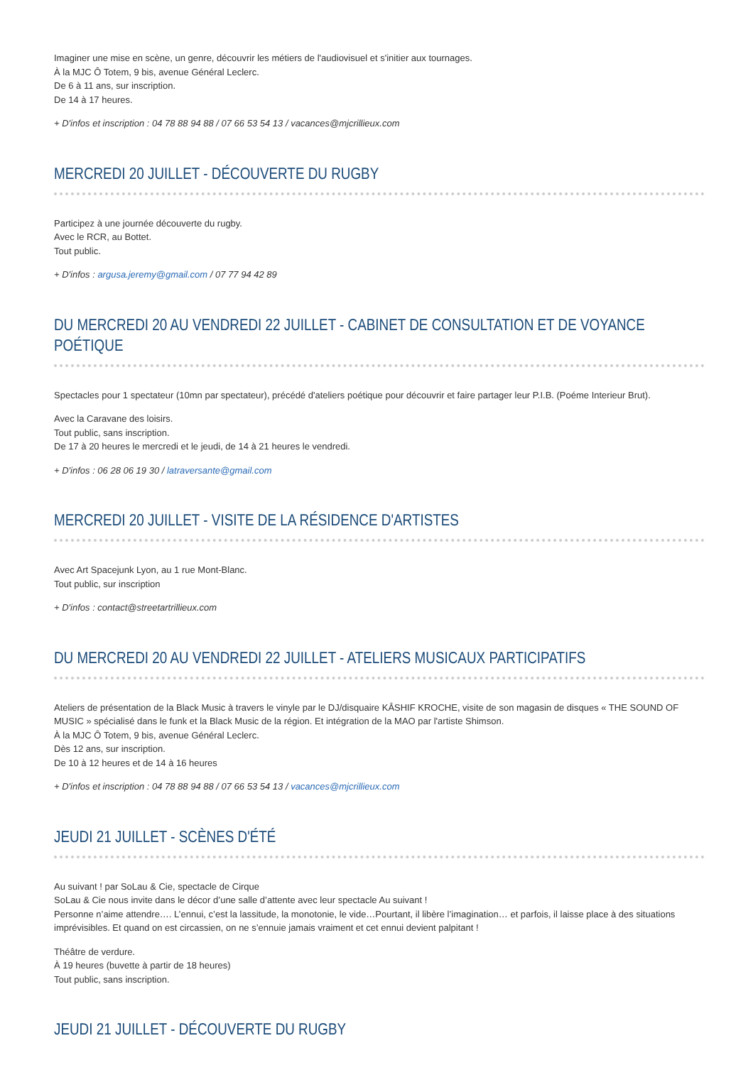Imaginer une mise en scène, un genre, découvrir les métiers de l'audiovisuel et s'initier aux tournages.
À la MJC Ô Totem, 9 bis, avenue Général Leclerc.
De 6 à 11 ans, sur inscription.
De 14 à 17 heures.
+ D'infos et inscription : 04 78 88 94 88 / 07 66 53 54 13 / vacances@mjcrillieux.com
MERCREDI 20 JUILLET - DÉCOUVERTE DU RUGBY
Participez à une journée découverte du rugby.
Avec le RCR, au Bottet.
Tout public.
+ D'infos : argusa.jeremy@gmail.com / 07 77 94 42 89
DU MERCREDI 20 AU VENDREDI 22 JUILLET - CABINET DE CONSULTATION ET DE VOYANCE POÉTIQUE
Spectacles pour 1 spectateur (10mn par spectateur), précédé d'ateliers poétique pour découvrir et faire partager leur P.I.B. (Poéme Interieur Brut).
Avec la Caravane des loisirs.
Tout public, sans inscription.
De 17 à 20 heures le mercredi et le jeudi, de 14 à 21 heures le vendredi.
+ D'infos : 06 28 06 19 30 / latraversante@gmail.com
MERCREDI 20 JUILLET - VISITE DE LA RÉSIDENCE D'ARTISTES
Avec Art Spacejunk Lyon, au 1 rue Mont-Blanc.
Tout public, sur inscription
+ D'infos : contact@streetartrillieux.com
DU MERCREDI 20 AU VENDREDI 22 JUILLET - ATELIERS MUSICAUX PARTICIPATIFS
Ateliers de présentation de la Black Music à travers le vinyle par le DJ/disquaire KÂSHIF KROCHE, visite de son magasin de disques « THE SOUND OF MUSIC » spécialisé dans le funk et la Black Music de la région. Et intégration de la MAO par l'artiste Shimson.
À la MJC Ô Totem, 9 bis, avenue Général Leclerc.
Dès 12 ans, sur inscription.
De 10 à 12 heures et de 14 à 16 heures
+ D'infos et inscription : 04 78 88 94 88 / 07 66 53 54 13 / vacances@mjcrillieux.com
JEUDI 21 JUILLET - SCÈNES D'ÉTÉ
Au suivant ! par SoLau & Cie, spectacle de Cirque
SoLau & Cie nous invite dans le décor d’une salle d’attente avec leur spectacle Au suivant !
Personne n’aime attendre…. L’ennui, c’est la lassitude, la monotonie, le vide…Pourtant, il libère l’imagination… et parfois, il laisse place à des situations imprévisibles. Et quand on est circassien, on ne s’ennuie jamais vraiment et cet ennui devient palpitant !
Théâtre de verdure.
À 19 heures (buvette à partir de 18 heures)
Tout public, sans inscription.
JEUDI 21 JUILLET - DÉCOUVERTE DU RUGBY